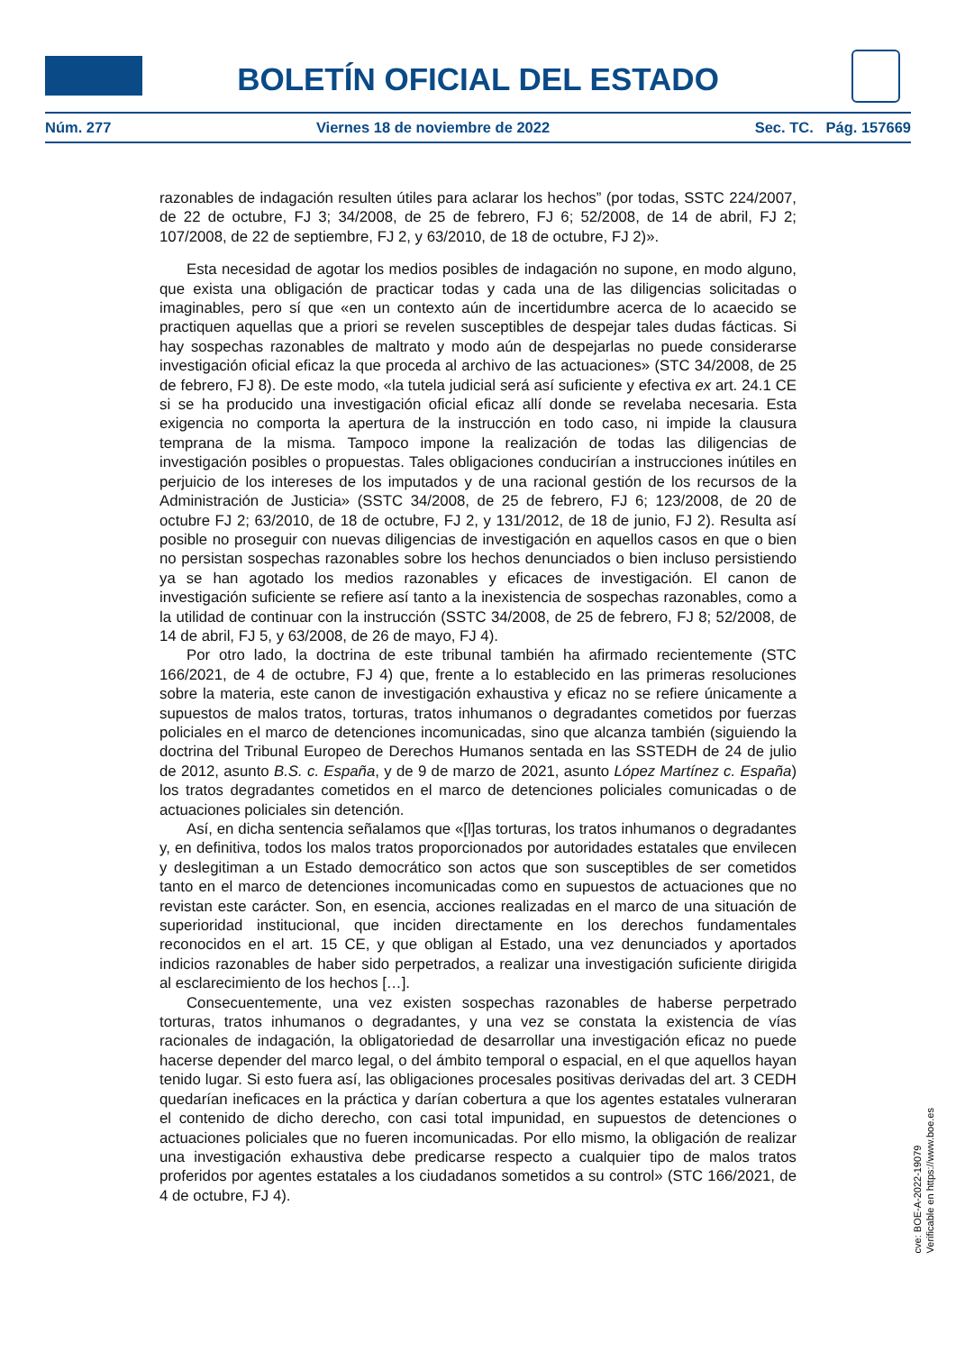BOLETÍN OFICIAL DEL ESTADO
Núm. 277 Viernes 18 de noviembre de 2022 Sec. TC. Pág. 157669
razonables de indagación resulten útiles para aclarar los hechos” (por todas, SSTC 224/2007, de 22 de octubre, FJ 3; 34/2008, de 25 de febrero, FJ 6; 52/2008, de 14 de abril, FJ 2; 107/2008, de 22 de septiembre, FJ 2, y 63/2010, de 18 de octubre, FJ 2)».
Esta necesidad de agotar los medios posibles de indagación no supone, en modo alguno, que exista una obligación de practicar todas y cada una de las diligencias solicitadas o imaginables, pero sí que «en un contexto aún de incertidumbre acerca de lo acaecido se practiquen aquellas que a priori se revelen susceptibles de despejar tales dudas fácticas. Si hay sospechas razonables de maltrato y modo aún de despejarlas no puede considerarse investigación oficial eficaz la que proceda al archivo de las actuaciones» (STC 34/2008, de 25 de febrero, FJ 8). De este modo, «la tutela judicial será así suficiente y efectiva ex art. 24.1 CE si se ha producido una investigación oficial eficaz allí donde se revelaba necesaria. Esta exigencia no comporta la apertura de la instrucción en todo caso, ni impide la clausura temprana de la misma. Tampoco impone la realización de todas las diligencias de investigación posibles o propuestas. Tales obligaciones conducirían a instrucciones inútiles en perjuicio de los intereses de los imputados y de una racional gestión de los recursos de la Administración de Justicia» (SSTC 34/2008, de 25 de febrero, FJ 6; 123/2008, de 20 de octubre FJ 2; 63/2010, de 18 de octubre, FJ 2, y 131/2012, de 18 de junio, FJ 2). Resulta así posible no proseguir con nuevas diligencias de investigación en aquellos casos en que o bien no persistan sospechas razonables sobre los hechos denunciados o bien incluso persistiendo ya se han agotado los medios razonables y eficaces de investigación. El canon de investigación suficiente se refiere así tanto a la inexistencia de sospechas razonables, como a la utilidad de continuar con la instrucción (SSTC 34/2008, de 25 de febrero, FJ 8; 52/2008, de 14 de abril, FJ 5, y 63/2008, de 26 de mayo, FJ 4).
Por otro lado, la doctrina de este tribunal también ha afirmado recientemente (STC 166/2021, de 4 de octubre, FJ 4) que, frente a lo establecido en las primeras resoluciones sobre la materia, este canon de investigación exhaustiva y eficaz no se refiere únicamente a supuestos de malos tratos, torturas, tratos inhumanos o degradantes cometidos por fuerzas policiales en el marco de detenciones incomunicadas, sino que alcanza también (siguiendo la doctrina del Tribunal Europeo de Derechos Humanos sentada en las SSTEDH de 24 de julio de 2012, asunto B.S. c. España, y de 9 de marzo de 2021, asunto López Martínez c. España) los tratos degradantes cometidos en el marco de detenciones policiales comunicadas o de actuaciones policiales sin detención.
Así, en dicha sentencia señalamos que «[l]as torturas, los tratos inhumanos o degradantes y, en definitiva, todos los malos tratos proporcionados por autoridades estatales que envilecen y deslegitiman a un Estado democrático son actos que son susceptibles de ser cometidos tanto en el marco de detenciones incomunicadas como en supuestos de actuaciones que no revistan este carácter. Son, en esencia, acciones realizadas en el marco de una situación de superioridad institucional, que inciden directamente en los derechos fundamentales reconocidos en el art. 15 CE, y que obligan al Estado, una vez denunciados y aportados indicios razonables de haber sido perpetrados, a realizar una investigación suficiente dirigida al esclarecimiento de los hechos […].
Consecuentemente, una vez existen sospechas razonables de haberse perpetrado torturas, tratos inhumanos o degradantes, y una vez se constata la existencia de vías racionales de indagación, la obligatoriedad de desarrollar una investigación eficaz no puede hacerse depender del marco legal, o del ámbito temporal o espacial, en el que aquellos hayan tenido lugar. Si esto fuera así, las obligaciones procesales positivas derivadas del art. 3 CEDH quedarían ineficaces en la práctica y darían cobertura a que los agentes estatales vulneraran el contenido de dicho derecho, con casi total impunidad, en supuestos de detenciones o actuaciones policiales que no fueren incomunicadas. Por ello mismo, la obligación de realizar una investigación exhaustiva debe predicarse respecto a cualquier tipo de malos tratos proferidos por agentes estatales a los ciudadanos sometidos a su control» (STC 166/2021, de 4 de octubre, FJ 4).
cve: BOE-A-2022-19079
Verificable en https://www.boe.es